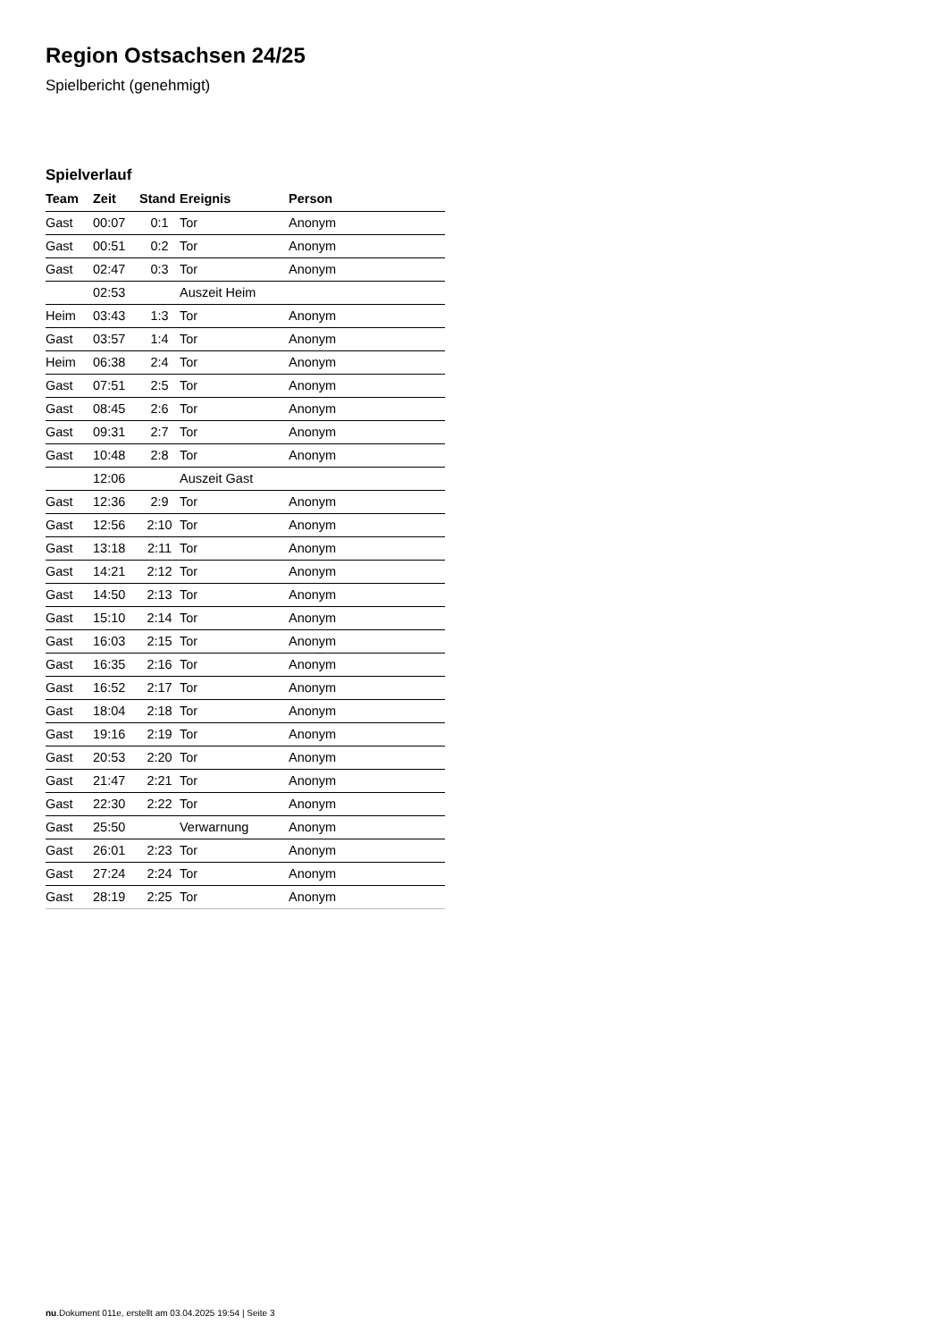Region Ostsachsen 24/25
Spielbericht (genehmigt)
Spielverlauf
| Team | Zeit | Stand | Ereignis | Person |
| --- | --- | --- | --- | --- |
| Gast | 00:07 | 0:1 | Tor | Anonym |
| Gast | 00:51 | 0:2 | Tor | Anonym |
| Gast | 02:47 | 0:3 | Tor | Anonym |
| | 02:53 | | Auszeit Heim | |
| Heim | 03:43 | 1:3 | Tor | Anonym |
| Gast | 03:57 | 1:4 | Tor | Anonym |
| Heim | 06:38 | 2:4 | Tor | Anonym |
| Gast | 07:51 | 2:5 | Tor | Anonym |
| Gast | 08:45 | 2:6 | Tor | Anonym |
| Gast | 09:31 | 2:7 | Tor | Anonym |
| Gast | 10:48 | 2:8 | Tor | Anonym |
| | 12:06 | | Auszeit Gast | |
| Gast | 12:36 | 2:9 | Tor | Anonym |
| Gast | 12:56 | 2:10 | Tor | Anonym |
| Gast | 13:18 | 2:11 | Tor | Anonym |
| Gast | 14:21 | 2:12 | Tor | Anonym |
| Gast | 14:50 | 2:13 | Tor | Anonym |
| Gast | 15:10 | 2:14 | Tor | Anonym |
| Gast | 16:03 | 2:15 | Tor | Anonym |
| Gast | 16:35 | 2:16 | Tor | Anonym |
| Gast | 16:52 | 2:17 | Tor | Anonym |
| Gast | 18:04 | 2:18 | Tor | Anonym |
| Gast | 19:16 | 2:19 | Tor | Anonym |
| Gast | 20:53 | 2:20 | Tor | Anonym |
| Gast | 21:47 | 2:21 | Tor | Anonym |
| Gast | 22:30 | 2:22 | Tor | Anonym |
| Gast | 25:50 | | Verwarnung | Anonym |
| Gast | 26:01 | 2:23 | Tor | Anonym |
| Gast | 27:24 | 2:24 | Tor | Anonym |
| Gast | 28:19 | 2:25 | Tor | Anonym |
nu.Dokument 011e, erstellt am 03.04.2025 19:54 | Seite 3